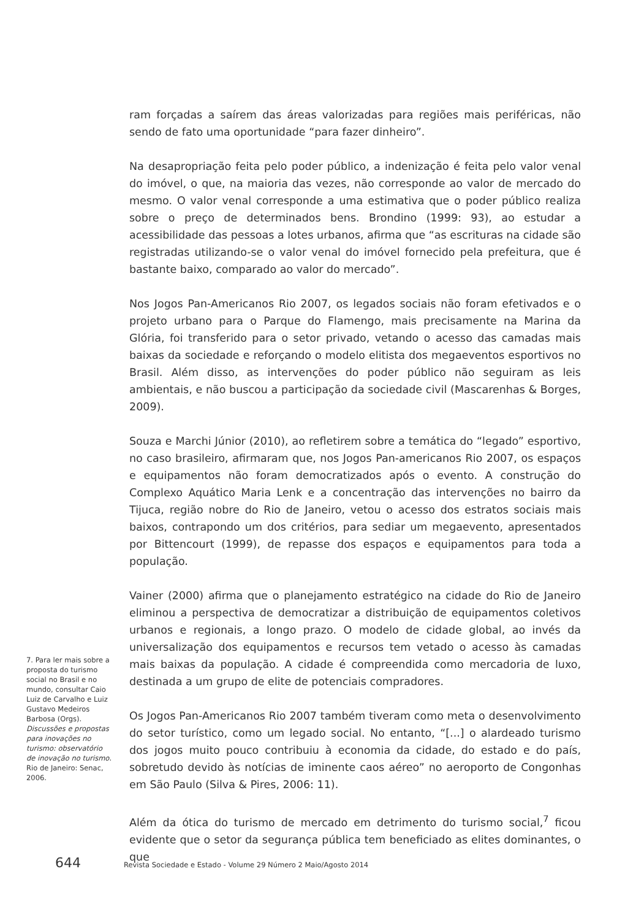ram forçadas a saírem das áreas valorizadas para regiões mais periféricas, não sendo de fato uma oportunidade “para fazer dinheiro”.
Na desapropriação feita pelo poder público, a indenização é feita pelo valor venal do imóvel, o que, na maioria das vezes, não corresponde ao valor de mercado do mesmo. O valor venal corresponde a uma estimativa que o poder público realiza sobre o preço de determinados bens. Brondino (1999: 93), ao estudar a acessibilidade das pessoas a lotes urbanos, afirma que “as escrituras na cidade são registradas utilizando-se o valor venal do imóvel fornecido pela prefeitura, que é bastante baixo, comparado ao valor do mercado”.
Nos Jogos Pan-Americanos Rio 2007, os legados sociais não foram efetivados e o projeto urbano para o Parque do Flamengo, mais precisamente na Marina da Glória, foi transferido para o setor privado, vetando o acesso das camadas mais baixas da sociedade e reforçando o modelo elitista dos megaeventos esportivos no Brasil. Além disso, as intervenções do poder público não seguiram as leis ambientais, e não buscou a participação da sociedade civil (Mascarenhas & Borges, 2009).
Souza e Marchi Júnior (2010), ao refletirem sobre a temática do “legado” esportivo, no caso brasileiro, afirmaram que, nos Jogos Pan-americanos Rio 2007, os espaços e equipamentos não foram democratizados após o evento. A construção do Complexo Aquático Maria Lenk e a concentração das intervenções no bairro da Tijuca, região nobre do Rio de Janeiro, vetou o acesso dos estratos sociais mais baixos, contrapondo um dos critérios, para sediar um megaevento, apresentados por Bittencourt (1999), de repasse dos espaços e equipamentos para toda a população.
Vainer (2000) afirma que o planejamento estratégico na cidade do Rio de Janeiro eliminou a perspectiva de democratizar a distribuição de equipamentos coletivos urbanos e regionais, a longo prazo. O modelo de cidade global, ao invés da universalização dos equipamentos e recursos tem vetado o acesso às camadas mais baixas da população. A cidade é compreendida como mercadoria de luxo, destinada a um grupo de elite de potenciais compradores.
Os Jogos Pan-Americanos Rio 2007 também tiveram como meta o desenvolvimento do setor turístico, como um legado social. No entanto, “[...] o alardeado turismo dos jogos muito pouco contribuiu à economia da cidade, do estado e do país, sobretudo devido às notícias de iminente caos aéreo” no aeroporto de Congonhas em São Paulo (Silva & Pires, 2006: 11).
Além da ótica do turismo de mercado em detrimento do turismo social,<sup>7</sup> ficou evidente que o setor da segurança pública tem beneficiado as elites dominantes, o que
7. Para ler mais sobre a proposta do turismo social no Brasil e no mundo, consultar Caio Luiz de Carvalho e Luiz Gustavo Medeiros Barbosa (Orgs). Discussões e propostas para inovações no turismo: observatório de inovação no turismo. Rio de Janeiro: Senac, 2006.
644 Revista Sociedade e Estado - Volume 29 Número 2 Maio/Agosto 2014